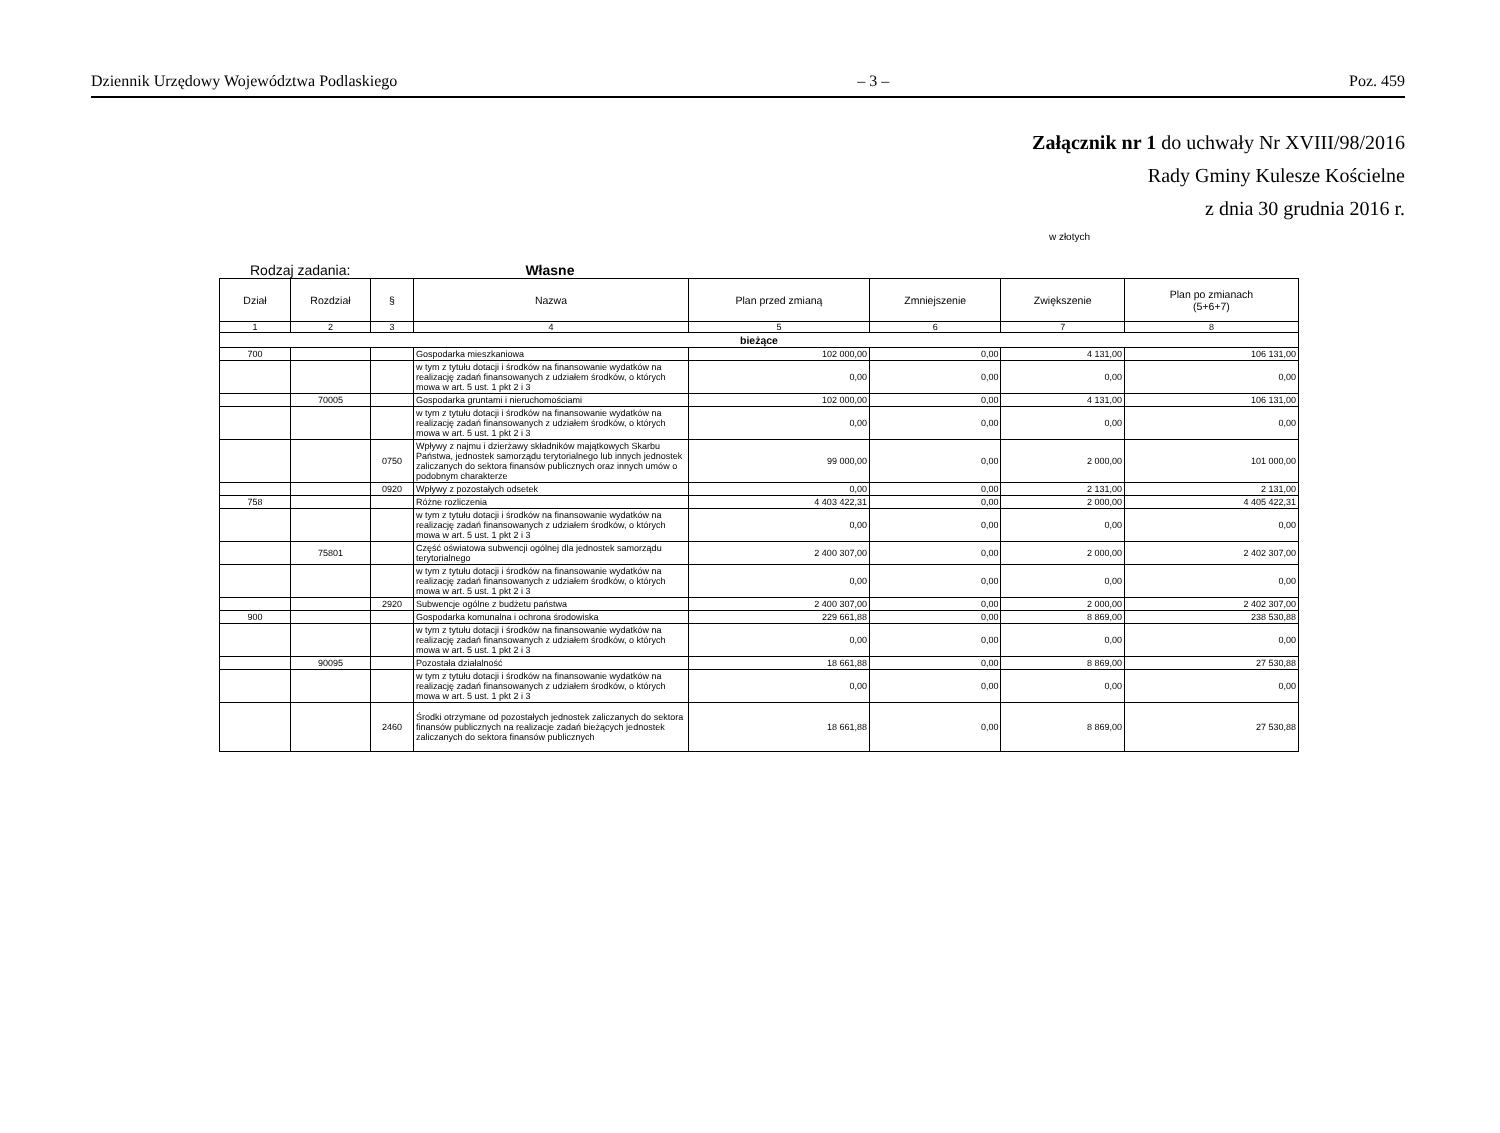Dziennik Urzędowy Województwa Podlaskiego – 3 – Poz. 459
Załącznik nr 1 do uchwały Nr XVIII/98/2016
Rady Gminy Kulesze Kościelne
z dnia 30 grudnia 2016 r.
w złotych
Rodzaj zadania: Własne
| Dział | Rozdział | § | Nazwa | Plan przed zmianą | Zmniejszenie | Zwiększenie | Plan po zmianach (5+6+7) |
| --- | --- | --- | --- | --- | --- | --- | --- |
| 1 | 2 | 3 | 4 | 5 | 6 | 7 | 8 |
| bieżące | | | | | | | |
| 700 | | | Gospodarka mieszkaniowa | 102 000,00 | 0,00 | 4 131,00 | 106 131,00 |
| | | | w tym z tytułu dotacji i środków na finansowanie wydatków na realizację zadań finansowanych z udziałem środków, o których mowa w art. 5 ust. 1 pkt 2 i 3 | 0,00 | 0,00 | 0,00 | 0,00 |
| | 70005 | | Gospodarka gruntami i nieruchomościami | 102 000,00 | 0,00 | 4 131,00 | 106 131,00 |
| | | | w tym z tytułu dotacji i środków na finansowanie wydatków na realizację zadań finansowanych z udziałem środków, o których mowa w art. 5 ust. 1 pkt 2 i 3 | 0,00 | 0,00 | 0,00 | 0,00 |
| | | 0750 | Wpływy z najmu i dzierżawy składników majątkowych Skarbu Państwa, jednostek samorządu terytorialnego lub innych jednostek zaliczanych do sektora finansów publicznych oraz innych umów o podobnym charakterze | 99 000,00 | 0,00 | 2 000,00 | 101 000,00 |
| | | 0920 | Wpływy z pozostałych odsetek | 0,00 | 0,00 | 2 131,00 | 2 131,00 |
| 758 | | | Różne rozliczenia | 4 403 422,31 | 0,00 | 2 000,00 | 4 405 422,31 |
| | | | w tym z tytułu dotacji i środków na finansowanie wydatków na realizację zadań finansowanych z udziałem środków, o których mowa w art. 5 ust. 1 pkt 2 i 3 | 0,00 | 0,00 | 0,00 | 0,00 |
| | 75801 | | Część oświatowa subwencji ogólnej dla jednostek samorządu terytorialnego | 2 400 307,00 | 0,00 | 2 000,00 | 2 402 307,00 |
| | | | w tym z tytułu dotacji i środków na finansowanie wydatków na realizację zadań finansowanych z udziałem środków, o których mowa w art. 5 ust. 1 pkt 2 i 3 | 0,00 | 0,00 | 0,00 | 0,00 |
| | | 2920 | Subwencje ogólne z budżetu państwa | 2 400 307,00 | 0,00 | 2 000,00 | 2 402 307,00 |
| 900 | | | Gospodarka komunalna i ochrona środowiska | 229 661,88 | 0,00 | 8 869,00 | 238 530,88 |
| | | | w tym z tytułu dotacji i środków na finansowanie wydatków na realizację zadań finansowanych z udziałem środków, o których mowa w art. 5 ust. 1 pkt 2 i 3 | 0,00 | 0,00 | 0,00 | 0,00 |
| | 90095 | | Pozostała działalność | 18 661,88 | 0,00 | 8 869,00 | 27 530,88 |
| | | | w tym z tytułu dotacji i środków na finansowanie wydatków na realizację zadań finansowanych z udziałem środków, o których mowa w art. 5 ust. 1 pkt 2 i 3 | 0,00 | 0,00 | 0,00 | 0,00 |
| | | 2460 | Środki otrzymane od pozostałych jednostek zaliczanych do sektora finansów publicznych na realizacje zadań bieżących jednostek zaliczanych do sektora finansów publicznych | 18 661,88 | 0,00 | 8 869,00 | 27 530,88 |